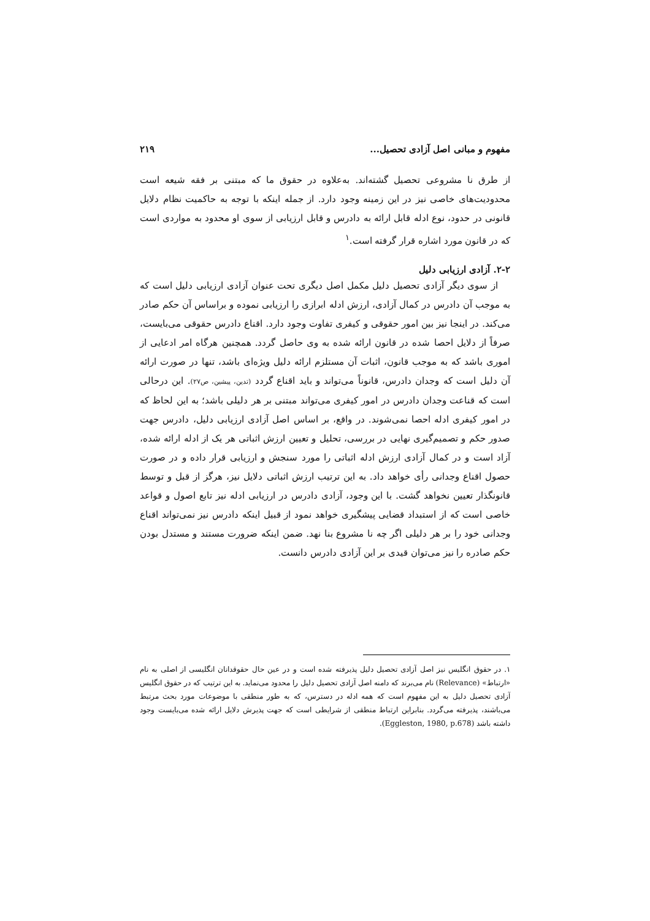مفهوم و مبانی اصل آزادی تحصیل... ۲۱۹
از طرق نا مشروعی تحصیل گشته‌اند. به‌علاوه در حقوق ما که مبتنی بر فقه شیعه است محدودیت‌های خاصی نیز در این زمینه وجود دارد. از جمله اینکه با توجه به حاکمیت نظام دلایل قانونی در حدود، نوع ادله قابل ارائه به دادرس و قابل ارزیابی از سوی او محدود به مواردی است که در قانون مورد اشاره قرار گرفته است.<sup>۱</sup>
۲-۲. آزادی ارزیابی دلیل
از سوی دیگر آزادی تحصیل دلیل مکمل اصل دیگری تحت عنوان آزادی ارزیابی دلیل است که به موجب آن دادرس در کمال آزادی، ارزش ادله ابرازی را ارزیابی نموده و براساس آن حکم صادر می‌کند. در اینجا نیز بین امور حقوقی و کیفری تفاوت وجود دارد. اقناع دادرس حقوقی می‌بایست، صرفاً از دلایل احصا شده در قانون ارائه شده به وی حاصل گردد. همچنین هرگاه امر ادعایی از اموری باشد که به موجب قانون، اثبات آن مستلزم ارائه دلیل ویژه‌ای باشد، تنها در صورت ارائه آن دلیل است که وجدان دادرس، قانوناً می‌تواند و باید اقناع گردد (تدین، پیشین، ص۲۷). این درحالی است که قناعت وجدان دادرس در امور کیفری می‌تواند مبتنی بر هر دلیلی باشد؛ به این لحاظ که در امور کیفری ادله احصا نمی‌شوند. در واقع، بر اساس اصل آزادی ارزیابی دلیل، دادرس جهت صدور حکم و تصمیم‌گیری نهایی در بررسی، تحلیل و تعیین ارزش اثباتی هر یک از ادله ارائه شده، آزاد است و در کمال آزادی ارزش ادله اثباتی را مورد سنجش و ارزیابی قرار داده و در صورت حصول اقناع وجدانی رأی خواهد داد. به این ترتیب ارزش اثباتی دلایل نیز، هرگز از قبل و توسط قانونگذار تعیین نخواهد گشت. با این وجود، آزادی دادرس در ارزیابی ادله نیز تابع اصول و قواعد خاصی است که از استبداد قضایی پیشگیری خواهد نمود از قبیل اینکه دادرس نیز نمی‌تواند اقناع وجدانی خود را بر هر دلیلی اگر چه نا مشروع بنا نهد. ضمن اینکه ضرورت مستند و مستدل بودن حکم صادره را نیز می‌توان قیدی بر این آزادی دادرس دانست.
۱. در حقوق انگلیس نیز اصل آزادی تحصیل دلیل پذیرفته شده است و در عین حال حقوقدانان انگلیسی از اصلی به نام «ارتباط» (Relevance) نام می‌برند که دامنه اصل آزادی تحصیل دلیل را محدود می‌نماید. به این ترتیب که در حقوق انگلیس آزادی تحصیل دلیل به این مفهوم است که همه ادله در دسترس، که به طور منطقی با موضوعات مورد بحث مرتبط می‌باشند، پذیرفته می‌گردد. بنابراین ارتباط منطقی از شرایطی است که جهت پذیرش دلایل ارائه شده می‌بایست وجود داشته باشد (Eggleston, 1980, p.678).